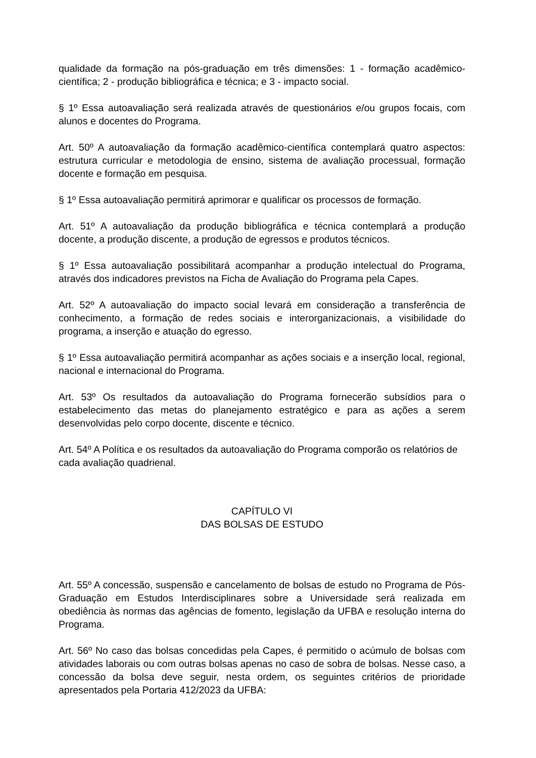qualidade da formação na pós-graduação em três dimensões: 1 - formação acadêmico-científica; 2 - produção bibliográfica e técnica; e 3 - impacto social.
§ 1º Essa autoavaliação será realizada através de questionários e/ou grupos focais, com alunos e docentes do Programa.
Art. 50º A autoavaliação da formação acadêmico-científica contemplará quatro aspectos: estrutura curricular e metodologia de ensino, sistema de avaliação processual, formação docente e formação em pesquisa.
§ 1º Essa autoavaliação permitirá aprimorar e qualificar os processos de formação.
Art. 51º A autoavaliação da produção bibliográfica e técnica contemplará a produção docente, a produção discente, a produção de egressos e produtos técnicos.
§ 1º Essa autoavaliação possibilitará acompanhar a produção intelectual do Programa, através dos indicadores previstos na Ficha de Avaliação do Programa pela Capes.
Art. 52º A autoavaliação do impacto social levará em consideração a transferência de conhecimento, a formação de redes sociais e interorganizacionais, a visibilidade do programa, a inserção e atuação do egresso.
§ 1º Essa autoavaliação permitirá acompanhar as ações sociais e a inserção local, regional, nacional e internacional do Programa.
Art. 53º Os resultados da autoavaliação do Programa fornecerão subsídios para o estabelecimento das metas do planejamento estratégico e para as ações a serem desenvolvidas pelo corpo docente, discente e técnico.
Art. 54º A Política e os resultados da autoavaliação do Programa comporão os relatórios de cada avaliação quadrienal.
CAPÍTULO VI
DAS BOLSAS DE ESTUDO
Art. 55º A concessão, suspensão e cancelamento de bolsas de estudo no Programa de Pós-Graduação em Estudos Interdisciplinares sobre a Universidade será realizada em obediência às normas das agências de fomento, legislação da UFBA e resolução interna do Programa.
Art. 56º No caso das bolsas concedidas pela Capes, é permitido o acúmulo de bolsas com atividades laborais ou com outras bolsas apenas no caso de sobra de bolsas. Nesse caso, a concessão da bolsa deve seguir, nesta ordem, os seguintes critérios de prioridade apresentados pela Portaria 412/2023 da UFBA: